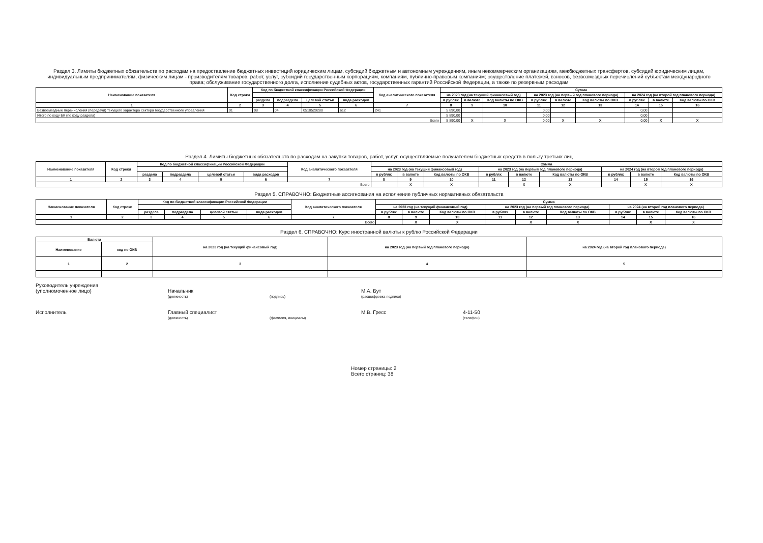Раздел 3. Лимиты бюджетных обязательств по расходам на предоставление бюджетных инвестиций юридическим лицам, субсидий бюджетным и автономным учреждениям, иным некоммерческим организациям, межбюджетных трансфертов, субсидий юридическим лицам, индивидуальным предпринимателям, физическим лицам - производителям товаров, работ, услуг, субсидий государственным корпорациям, компаниям, публично-правовым компаниям; осуществление платежей, взносов, безвозмездных перечислений субъектам международного права; обслуживание государственного долга, исполнение судебных актов, государственных гарантий Российской Федерации, а также по резервным расходам
| Наименование показателя | Код строки | Код по бюджетной классификации Российской Федерации | | | | Код аналитического показателя | Сумма | | | | | | | | |
| --- | --- | --- | --- | --- | --- | --- | --- | --- | --- | --- | --- | --- | --- | --- | --- |
| | | | | | | | на 2023 год (на текущий финансовый год) | | | на 2023 год (на первый год планового периода) | | | на 2024 год (на второй год планового периода) | | |
| | | раздела | подраздела | целевой статьи | вида расходов | | в рублях | в валюте | Код валюты по ОКВ | в рублях | в валюте | Код валюты по ОКВ | в рублях | в валюте | Код валюты по ОКВ |
| 1 | 2 | 3 | 4 | 5 | 6 | 7 | 8 | 9 | 10 | 11 | 12 | 13 | 14 | 15 | 16 |
| Безвозмездные перечисления (передачи) текущего характера сектора государственного управления | 01 | 08 | 04 | 0510520280 | 612 | 241 | 5 890,00 | | | 0,00 | | | 0,00 | | |
| Итого по коду БК (по коду раздела) | | | | | | | 5 890,00 | | | 0,00 | | | 0,00 | | |
| Всего | | | | | | | 5 890,00 | X | X | 0,00 | X | X | 0,00 | X | X |
Раздел 4. Лимиты бюджетных обязательств по расходам на закупки товаров, работ, услуг, осуществляемые получателем бюджетных средств в пользу третьих лиц
| Наименование показателя | Код строки | Код по бюджетной классификации Российской Федерации | | | | Код аналитического показателя | Сумма | | | | | | | | |
| --- | --- | --- | --- | --- | --- | --- | --- | --- | --- | --- | --- | --- | --- | --- | --- |
| | | | | | | | на 2023 год (на текущий финансовый год) | | | на 2023 год (на первый год планового периода) | | | на 2024 год (на второй год планового периода) | | |
| | | раздела | подраздела | целевой статьи | вида расходов | | в рублях | в валюте | Код валюты по ОКВ | в рублях | в валюте | Код валюты по ОКВ | в рублях | в валюте | Код валюты по ОКВ |
| 1 | 2 | 3 | 4 | 5 | 6 | 7 | 8 | 9 | 10 | 11 | 12 | 13 | 14 | 15 | 16 |
| Всего | | | | | | | | X | X | | X | X | | X | X |
Раздел 5. СПРАВОЧНО: Бюджетные ассигнования на исполнение публичных нормативных обязательств
| Наименование показателя | Код строки | Код по бюджетной классификации Российской Федерации | | | | Код аналитического показателя | Сумма | | | | | | | | |
| --- | --- | --- | --- | --- | --- | --- | --- | --- | --- | --- | --- | --- | --- | --- | --- |
| | | | | | | | на 2023 год (на текущий финансовый год) | | | на 2023 год (на первый год планового периода) | | | на 2024 (на второй год планового периода) | | |
| | | раздела | подраздела | целевой статьи | вида расходов | | в рублях | в валюте | Код валюты по ОКВ | в рублях | в валюте | Код валюты по ОКВ | в рублях | в валюте | Код валюты по ОКВ |
| 1 | 2 | 3 | 4 | 5 | 6 | 7 | 8 | 9 | 10 | 11 | 12 | 13 | 14 | 15 | 16 |
| Всего | | | | | | | | X | X | | X | X | | X | X |
Раздел 6. СПРАВОЧНО: Курс иностранной валюты к рублю Российской Федерации
| Валюта | | на 2023 год (на текущий финансовый год) | на 2023 год (на первый год планового периода) | на 2024 год (на второй год планового периода) |
| --- | --- | --- | --- | --- |
| Наименование | код по ОКВ | | | |
| 1 | 2 | 3 | 4 | 5 |
Руководитель учреждения
(уполномоченное лицо)
Начальник
М.А. Бут
(должность)
(подпись)
(расшифровка подписи)
Исполнитель
Главный специалист
М.В. Гресс
4-11-50
(должность)
(фамилия, инициалы)
(телефон)
Номер страницы: 2
Всего страниц: 38